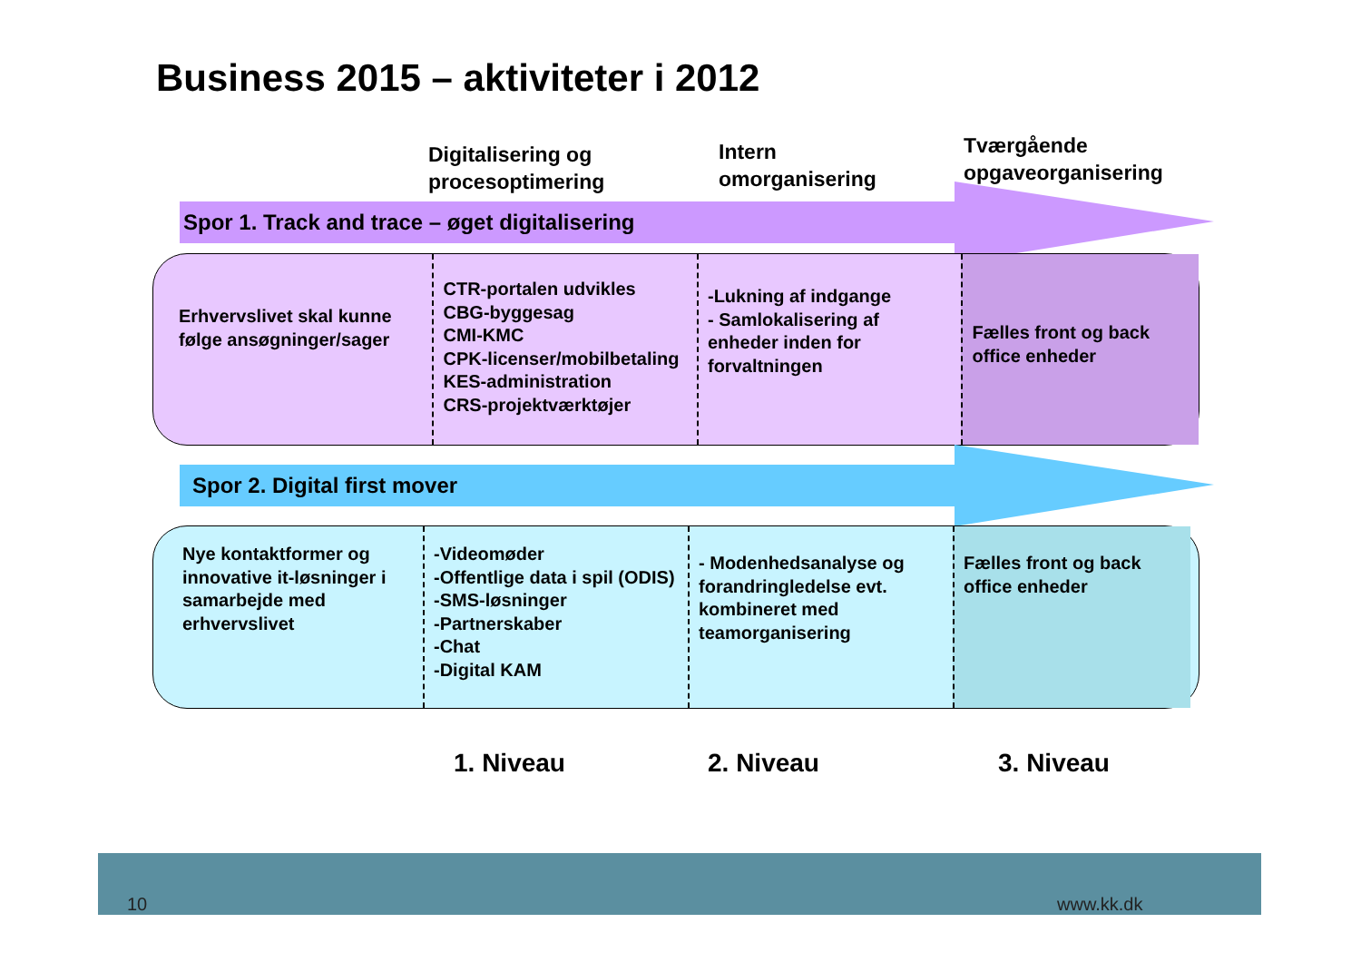Business 2015 – aktiviteter i 2012
Digitalisering og
procesoptimering
Intern
omorganisering
Tværgående
opgaveorganisering
Spor 1. Track and trace – øget digitalisering
Erhvervslivet skal kunne følge ansøgninger/sager
CTR-portalen udvikles
CBG-byggesag
CMI-KMC
CPK-licenser/mobilbetaling
KES-administration
CRS-projektværktøjer
-Lukning af indgange
- Samlokalisering af enheder inden for forvaltningen
Fælles front og back office enheder
Spor 2. Digital first mover
Nye kontaktformer og innovative it-løsninger i samarbejde med erhvervslivet
-Videomøder
-Offentlige data i spil (ODIS)
-SMS-løsninger
-Partnerskaber
-Chat
-Digital KAM
- Modenhedsanalyse og forandringledelse evt. kombineret med teamorganisering
Fælles front og back office enheder
1. Niveau 2. Niveau 3. Niveau
10 www.kk.dk